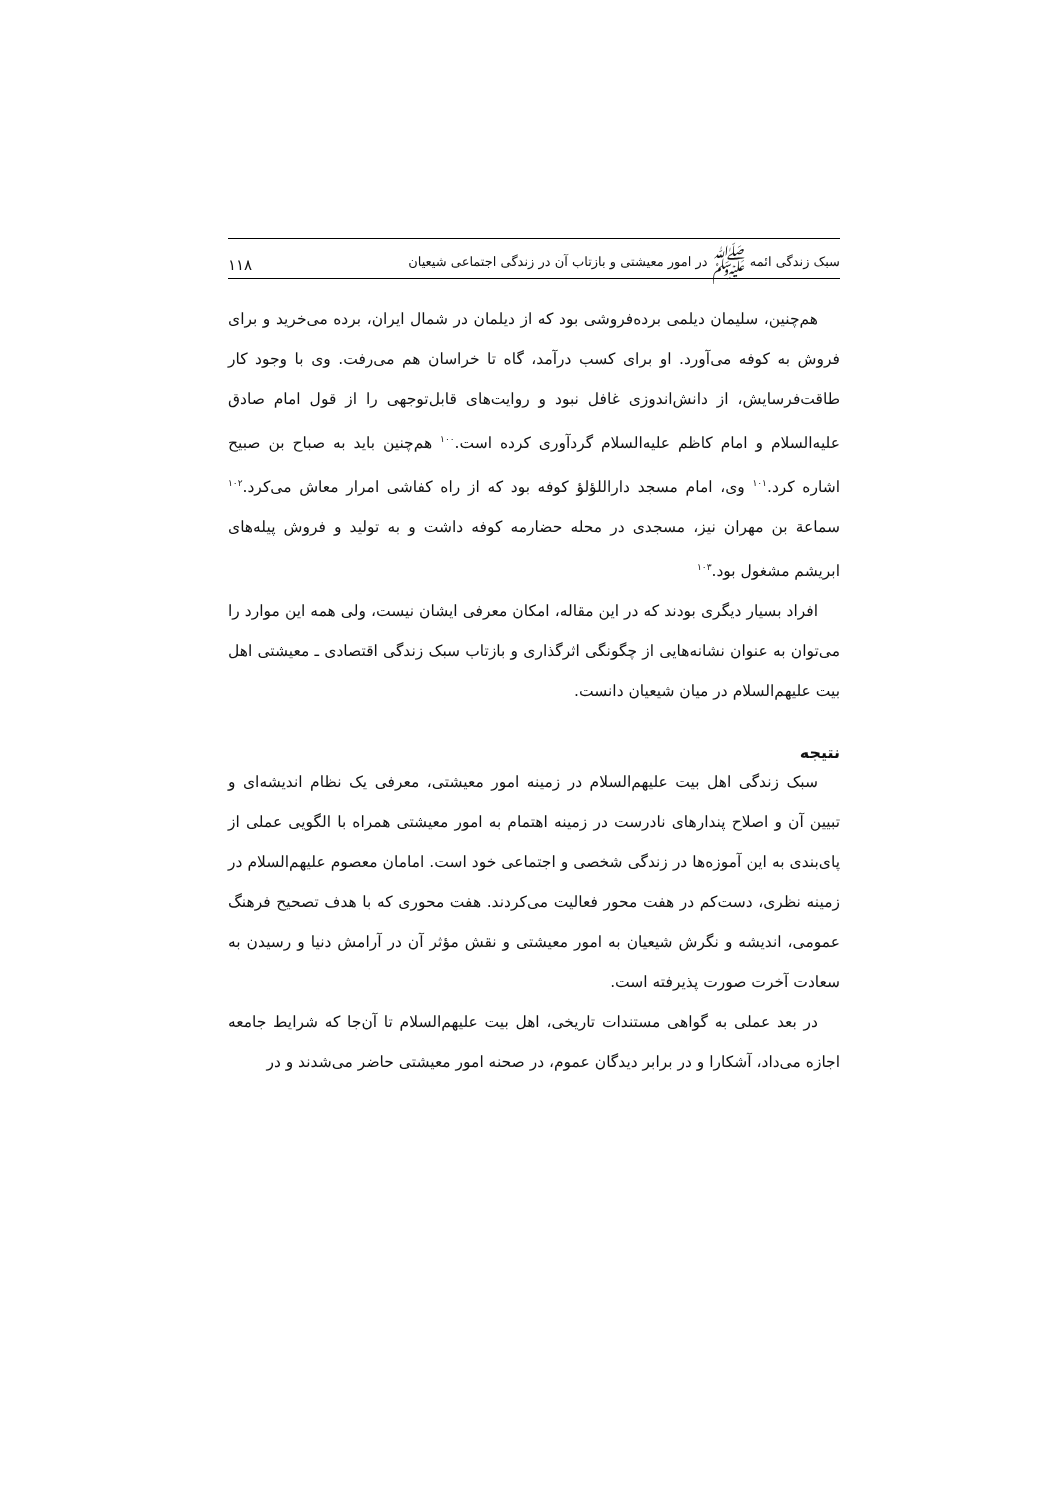سبک زندگی ائمه ﷺ در امور معیشتی و بازتاب آن در زندگی اجتماعی شیعیان ۱۱۸
هم‌چنین، سلیمان دیلمی برده‌فروشی بود که از دیلمان در شمال ایران، برده می‌خرید و برای فروش به کوفه می‌آورد. او برای کسب درآمد، گاه تا خراسان هم می‌رفت. وی با وجود کار طاقت‌فرسایش، از دانش‌اندوزی غافل نبود و روایت‌های قابل‌توجهی را از قول امام صادق علیه‌السلام و امام کاظم علیه‌السلام گردآوری کرده است.<sup>۱۰۰</sup> هم‌چنین باید به صباح بن صبیح اشاره کرد.<sup>۱۰۱</sup> وی، امام مسجد داراللؤلؤ کوفه بود که از راه کفاشی امرار معاش می‌کرد.<sup>۱۰۲</sup> سماعة بن مهران نیز، مسجدی در محله حضارمه کوفه داشت و به تولید و فروش پیله‌های ابریشم مشغول بود.<sup>۱۰۳</sup>
افراد بسیار دیگری بودند که در این مقاله، امکان معرفی ایشان نیست، ولی همه این موارد را می‌توان به عنوان نشانه‌هایی از چگونگی اثرگذاری و بازتاب سبک زندگی اقتصادی ـ معیشتی اهل بیت علیهم‌السلام در میان شیعیان دانست.
نتیجه
سبک زندگی اهل بیت علیهم‌السلام در زمینه امور معیشتی، معرفی یک نظام اندیشه‌ای و تبیین آن و اصلاح پندارهای نادرست در زمینه اهتمام به امور معیشتی همراه با الگویی عملی از پای‌بندی به این آموزه‌ها در زندگی شخصی و اجتماعی خود است. امامان معصوم علیهم‌السلام در زمینه نظری، دست‌کم در هفت محور فعالیت می‌کردند. هفت محوری که با هدف تصحیح فرهنگ عمومی، اندیشه و نگرش شیعیان به امور معیشتی و نقش مؤثر آن در آرامش دنیا و رسیدن به سعادت آخرت صورت پذیرفته است.
در بعد عملی به گواهی مستندات تاریخی، اهل بیت علیهم‌السلام تا آن‌جا که شرایط جامعه اجازه می‌داد، آشکارا و در برابر دیدگان عموم، در صحنه امور معیشتی حاضر می‌شدند و در